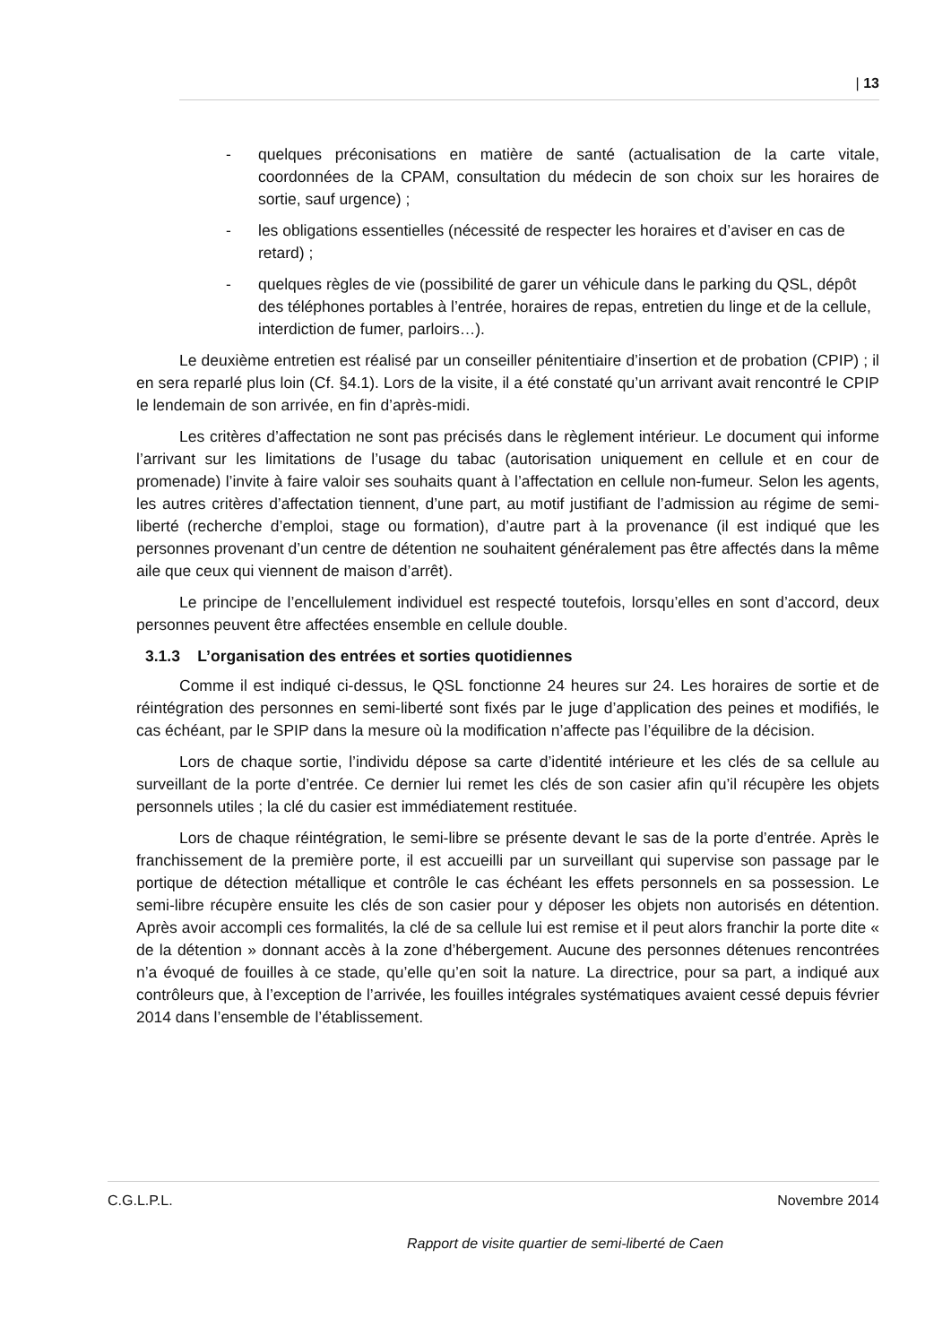| 13
- quelques préconisations en matière de santé (actualisation de la carte vitale, coordonnées de la CPAM, consultation du médecin de son choix sur les horaires de sortie, sauf urgence) ;
- les obligations essentielles (nécessité de respecter les horaires et d’aviser en cas de retard) ;
- quelques règles de vie (possibilité de garer un véhicule dans le parking du QSL, dépôt des téléphones portables à l’entrée, horaires de repas, entretien du linge et de la cellule, interdiction de fumer, parloirs…).
Le deuxième entretien est réalisé par un conseiller pénitentiaire d’insertion et de probation (CPIP) ; il en sera reparlé plus loin (Cf. §4.1). Lors de la visite, il a été constaté qu’un arrivant avait rencontré le CPIP le lendemain de son arrivée, en fin d’après-midi.
Les critères d’affectation ne sont pas précisés dans le règlement intérieur. Le document qui informe l’arrivant sur les limitations de l’usage du tabac (autorisation uniquement en cellule et en cour de promenade) l’invite à faire valoir ses souhaits quant à l’affectation en cellule non-fumeur. Selon les agents, les autres critères d’affectation tiennent, d’une part, au motif justifiant de l’admission au régime de semi-liberté (recherche d’emploi, stage ou formation), d’autre part à la provenance (il est indiqué que les personnes provenant d’un centre de détention ne souhaitent généralement pas être affectés dans la même aile que ceux qui viennent de maison d’arrêt).
Le principe de l’encellulement individuel est respecté toutefois, lorsqu’elles en sont d’accord, deux personnes peuvent être affectées ensemble en cellule double.
3.1.3 L’organisation des entrées et sorties quotidiennes
Comme il est indiqué ci-dessus, le QSL fonctionne 24 heures sur 24. Les horaires de sortie et de réintégration des personnes en semi-liberté sont fixés par le juge d’application des peines et modifiés, le cas échéant, par le SPIP dans la mesure où la modification n’affecte pas l’équilibre de la décision.
Lors de chaque sortie, l’individu dépose sa carte d’identité intérieure et les clés de sa cellule au surveillant de la porte d’entrée. Ce dernier lui remet les clés de son casier afin qu’il récupère les objets personnels utiles ; la clé du casier est immédiatement restituée.
Lors de chaque réintégration, le semi-libre se présente devant le sas de la porte d’entrée. Après le franchissement de la première porte, il est accueilli par un surveillant qui supervise son passage par le portique de détection métallique et contrôle le cas échéant les effets personnels en sa possession. Le semi-libre récupère ensuite les clés de son casier pour y déposer les objets non autorisés en détention. Après avoir accompli ces formalités, la clé de sa cellule lui est remise et il peut alors franchir la porte dite « de la détention » donnant accès à la zone d’hébergement. Aucune des personnes détenues rencontrées n’a évoqué de fouilles à ce stade, qu’elle qu’en soit la nature. La directrice, pour sa part, a indiqué aux contrôleurs que, à l’exception de l’arrivée, les fouilles intégrales systématiques avaient cessé depuis février 2014 dans l’ensemble de l’établissement.
C.G.L.P.L. Novembre 2014
Rapport de visite quartier de semi-liberté de Caen